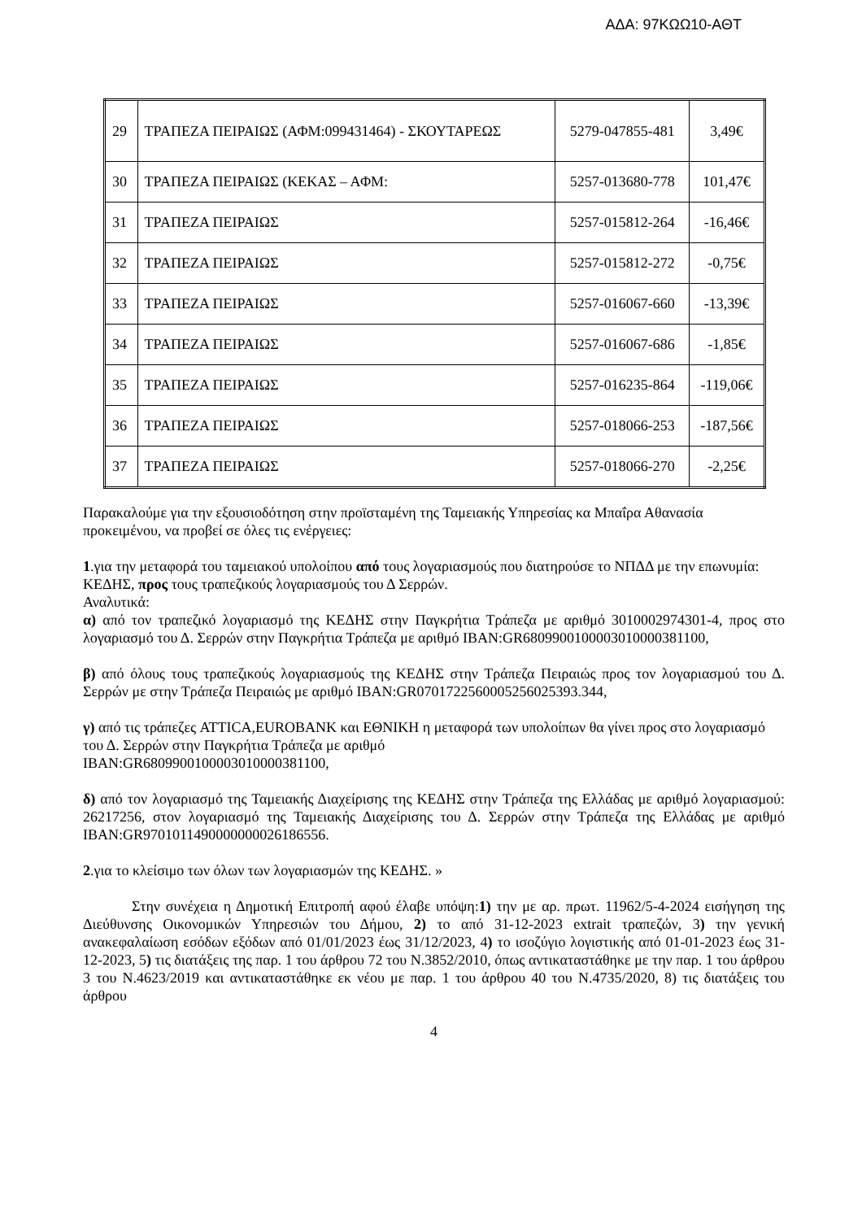ΑΔΑ: 97ΚΩΩ10-ΑΘΤ
| 29 | ΤΡΑΠΕΖΑ ΠΕΙΡΑΙΩΣ (ΑΦΜ:099431464) - ΣΚΟΥΤΑΡΕΩΣ | 5279-047855-481 | 3,49€ |
| 30 | ΤΡΑΠΕΖΑ ΠΕΙΡΑΙΩΣ (ΚΕΚΑΣ – ΑΦΜ: | 5257-013680-778 | 101,47€ |
| 31 | ΤΡΑΠΕΖΑ ΠΕΙΡΑΙΩΣ | 5257-015812-264 | -16,46€ |
| 32 | ΤΡΑΠΕΖΑ ΠΕΙΡΑΙΩΣ | 5257-015812-272 | -0,75€ |
| 33 | ΤΡΑΠΕΖΑ ΠΕΙΡΑΙΩΣ | 5257-016067-660 | -13,39€ |
| 34 | ΤΡΑΠΕΖΑ ΠΕΙΡΑΙΩΣ | 5257-016067-686 | -1,85€ |
| 35 | ΤΡΑΠΕΖΑ ΠΕΙΡΑΙΩΣ | 5257-016235-864 | -119,06€ |
| 36 | ΤΡΑΠΕΖΑ ΠΕΙΡΑΙΩΣ | 5257-018066-253 | -187,56€ |
| 37 | ΤΡΑΠΕΖΑ ΠΕΙΡΑΙΩΣ | 5257-018066-270 | -2,25€ |
Παρακαλούμε για την εξουσιοδότηση στην προϊσταμένη της Ταμειακής Υπηρεσίας κα Μπαΐρα Αθανασία προκειμένου, να προβεί σε όλες τις ενέργειες:
1.για την μεταφορά του ταμειακού υπολοίπου από τους λογαριασμούς που διατηρούσε το ΝΠΔΔ με την επωνυμία: ΚΕΔΗΣ, προς τους τραπεζικούς λογαριασμούς του Δ Σερρών.
Αναλυτικά:
α) από τον τραπεζικό λογαριασμό της ΚΕΔΗΣ στην Παγκρήτια Τράπεζα με αριθμό 3010002974301-4, προς στο λογαριασμό του Δ. Σερρών στην Παγκρήτια Τράπεζα με αριθμό IBAN:GR6809900100003010000381100,
β) από όλους τους τραπεζικούς λογαριασμούς της ΚΕΔΗΣ στην Τράπεζα Πειραιώς προς τον λογαριασμού του Δ. Σερρών με στην Τράπεζα Πειραιώς με αριθμό IBAN:GR0701722560005256025393.344,
γ) από τις τράπεζες ATTICA,EUROBANK και ΕΘΝΙΚΗ η μεταφορά των υπολοίπων θα γίνει προς στο λογαριασμό του Δ. Σερρών στην Παγκρήτια Τράπεζα με αριθμό
IBAN:GR6809900100003010000381100,
δ) από τον λογαριασμό της Ταμειακής Διαχείρισης της ΚΕΔΗΣ στην Τράπεζα της Ελλάδας με αριθμό λογαριασμού: 26217256, στον λογαριασμό της Ταμειακής Διαχείρισης του Δ. Σερρών στην Τράπεζα της Ελλάδας με αριθμό IBAN:GR9701011490000000026186556.
2.για το κλείσιμο των όλων των λογαριασμών της ΚΕΔΗΣ. »
Στην συνέχεια η Δημοτική Επιτροπή αφού έλαβε υπόψη:1) την με αρ. πρωτ. 11962/5-4-2024 εισήγηση της Διεύθυνσης Οικονομικών Υπηρεσιών του Δήμου, 2) το από 31-12-2023 extrait τραπεζών, 3) την γενική ανακεφαλαίωση εσόδων εξόδων από 01/01/2023 έως 31/12/2023, 4) το ισοζύγιο λογιστικής από 01-01-2023 έως 31-12-2023, 5) τις διατάξεις της παρ. 1 του άρθρου 72 του Ν.3852/2010, όπως αντικαταστάθηκε με την παρ. 1 του άρθρου 3 του Ν.4623/2019 και αντικαταστάθηκε εκ νέου με παρ. 1 του άρθρου 40 του Ν.4735/2020, 8) τις διατάξεις του άρθρου
4